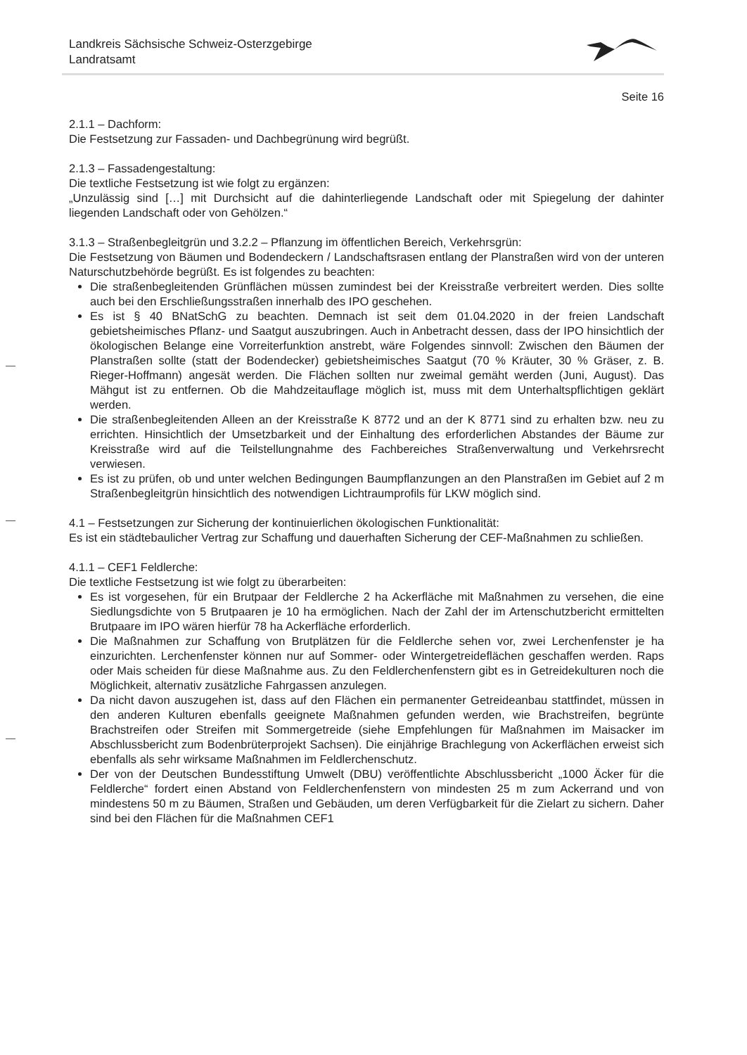Landkreis Sächsische Schweiz-Osterzgebirge
Landratsamt
Seite 16
2.1.1 – Dachform:
Die Festsetzung zur Fassaden- und Dachbegrünung wird begrüßt.
2.1.3 – Fassadengestaltung:
Die textliche Festsetzung ist wie folgt zu ergänzen:
„Unzulässig sind […] mit Durchsicht auf die dahinterliegende Landschaft oder mit Spiegelung der dahinter liegenden Landschaft oder von Gehölzen.“
3.1.3 – Straßenbegleitgrün und 3.2.2 – Pflanzung im öffentlichen Bereich, Verkehrsgrün:
Die Festsetzung von Bäumen und Bodendeckern / Landschaftsrasen entlang der Planstraßen wird von der unteren Naturschutzbehörde begrüßt. Es ist folgendes zu beachten:
Die straßenbegleitenden Grünflächen müssen zumindest bei der Kreisstraße verbreitert werden. Dies sollte auch bei den Erschließungsstraßen innerhalb des IPO geschehen.
Es ist § 40 BNatSchG zu beachten. Demnach ist seit dem 01.04.2020 in der freien Landschaft gebietsheimisches Pflanz- und Saatgut auszubringen. Auch in Anbetracht dessen, dass der IPO hinsichtlich der ökologischen Belange eine Vorreiterfunktion anstrebt, wäre Folgendes sinnvoll: Zwischen den Bäumen der Planstraßen sollte (statt der Bodendecker) gebietsheimisches Saatgut (70 % Kräuter, 30 % Gräser, z. B. Rieger-Hoffmann) angesät werden. Die Flächen sollten nur zweimal gemäht werden (Juni, August). Das Mähgut ist zu entfernen. Ob die Mahdzeitauflage möglich ist, muss mit dem Unterhaltspflichtigen geklärt werden.
Die straßenbegleitenden Alleen an der Kreisstraße K 8772 und an der K 8771 sind zu erhalten bzw. neu zu errichten. Hinsichtlich der Umsetzbarkeit und der Einhaltung des erforderlichen Abstandes der Bäume zur Kreisstraße wird auf die Teilstellungnahme des Fachbereiches Straßenverwaltung und Verkehrsrecht verwiesen.
Es ist zu prüfen, ob und unter welchen Bedingungen Baumpflanzungen an den Planstraßen im Gebiet auf 2 m Straßenbegleitgrün hinsichtlich des notwendigen Lichtraumprofils für LKW möglich sind.
4.1 – Festsetzungen zur Sicherung der kontinuierlichen ökologischen Funktionalität:
Es ist ein städtebaulicher Vertrag zur Schaffung und dauerhaften Sicherung der CEF-Maßnahmen zu schließen.
4.1.1 – CEF1 Feldlerche:
Die textliche Festsetzung ist wie folgt zu überarbeiten:
Es ist vorgesehen, für ein Brutpaar der Feldlerche 2 ha Ackerfläche mit Maßnahmen zu versehen, die eine Siedlungsdichte von 5 Brutpaaren je 10 ha ermöglichen. Nach der Zahl der im Artenschutzbericht ermittelten Brutpaare im IPO wären hierfür 78 ha Ackerfläche erforderlich.
Die Maßnahmen zur Schaffung von Brutplätzen für die Feldlerche sehen vor, zwei Lerchenfenster je ha einzurichten. Lerchenfenster können nur auf Sommer- oder Wintergetreideflächen geschaffen werden. Raps oder Mais scheiden für diese Maßnahme aus. Zu den Feldlerchenfenstern gibt es in Getreidekulturen noch die Möglichkeit, alternativ zusätzliche Fahrgassen anzulegen.
Da nicht davon auszugehen ist, dass auf den Flächen ein permanenter Getreideanbau stattfindet, müssen in den anderen Kulturen ebenfalls geeignete Maßnahmen gefunden werden, wie Brachstreifen, begrünte Brachstreifen oder Streifen mit Sommergetreide (siehe Empfehlungen für Maßnahmen im Maisacker im Abschlussbericht zum Bodenbrüterprojekt Sachsen). Die einjährige Brachlegung von Ackerflächen erweist sich ebenfalls als sehr wirksame Maßnahmen im Feldlerchenschutz.
Der von der Deutschen Bundesstiftung Umwelt (DBU) veröffentlichte Abschlussbericht „1000 Äcker für die Feldlerche“ fordert einen Abstand von Feldlerchenfenstern von mindesten 25 m zum Ackerrand und von mindestens 50 m zu Bäumen, Straßen und Gebäuden, um deren Verfügbarkeit für die Zielart zu sichern. Daher sind bei den Flächen für die Maßnahmen CEF1